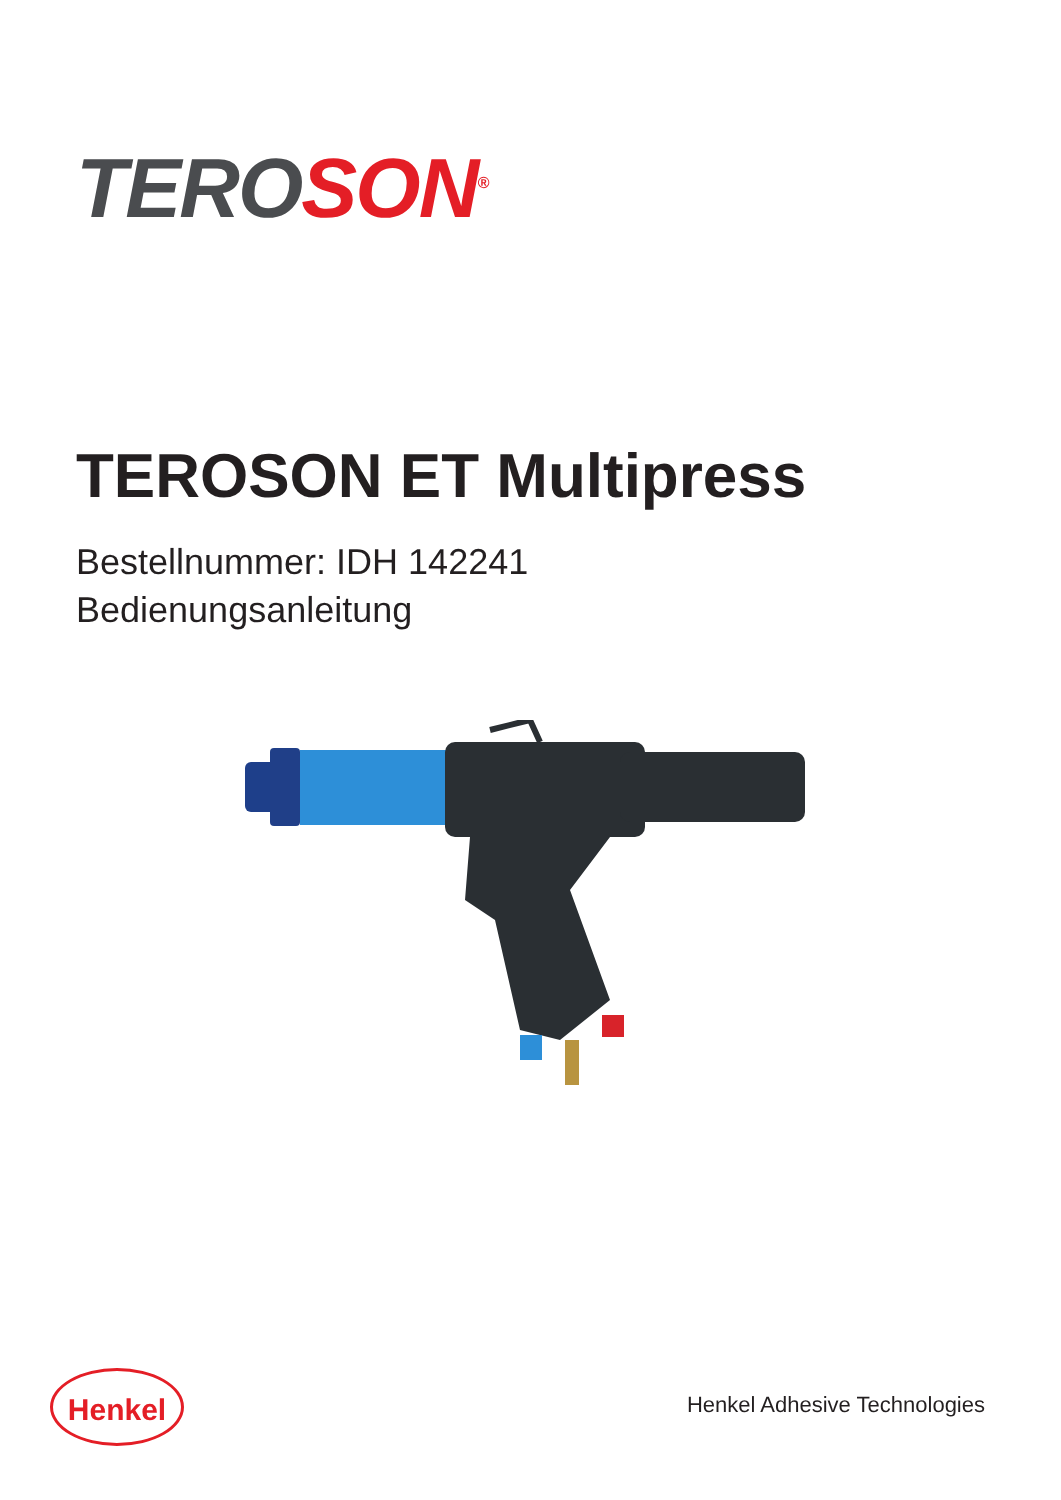TERO SON<sup>®</sup>
TEROSON ET Multipress
Bestellnummer: IDH 142241
Bedienungsanleitung
Henkel
Henkel Adhesive Technologies